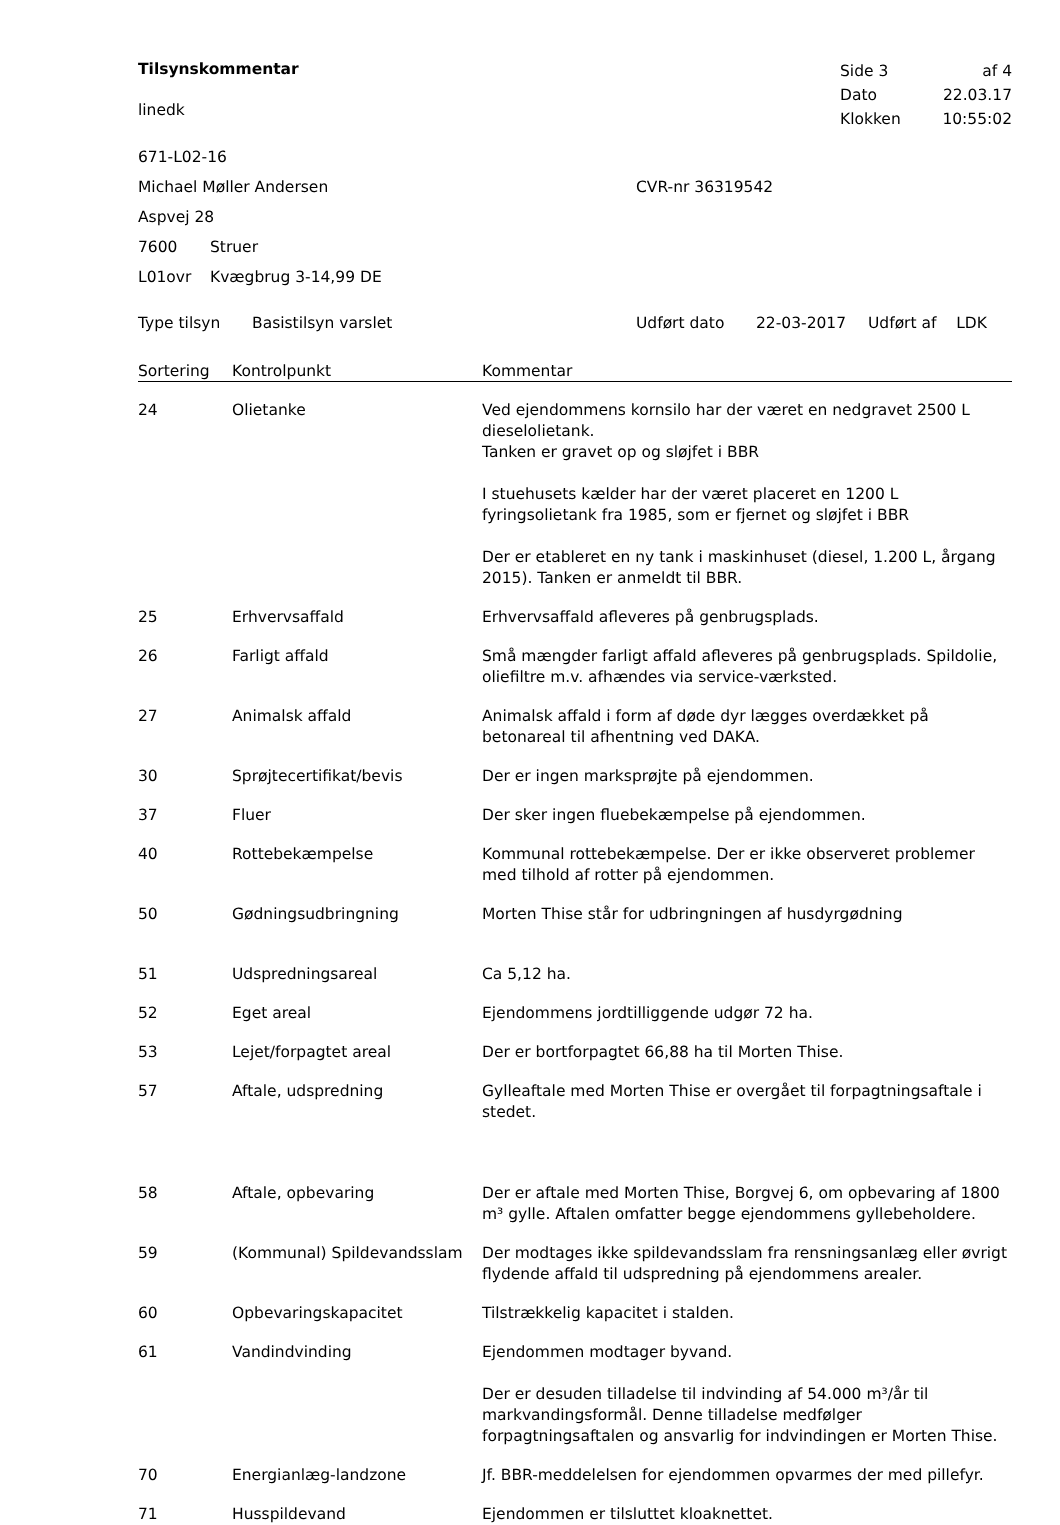Tilsynskommentar
linedk
| Side 3 | af 4 |
| Dato | 22.03.17 |
| Klokken | 10:55:02 |
671-L02-16
Michael Møller Andersen CVR-nr 36319542
Aspvej 28
7600 Struer
L01ovr Kvægbrug 3-14,99 DE
Type tilsyn Basistilsyn varslet Udført dato 22-03-2017 Udført af LDK
| Sortering | Kontrolpunkt | Kommentar |
| --- | --- | --- |
| 24 | Olietanke | Ved ejendommens kornsilo har der været en nedgravet 2500 L dieselolietank. Tanken er gravet op og sløjfet i BBR I stuehusets kælder har der været placeret en 1200 L fyringsolietank fra 1985, som er fjernet og sløjfet i BBR Der er etableret en ny tank i maskinhuset (diesel, 1.200 L, årgang 2015). Tanken er anmeldt til BBR. |
| 25 | Erhvervsaffald | Erhvervsaffald afleveres på genbrugsplads. |
| 26 | Farligt affald | Små mængder farligt affald afleveres på genbrugsplads. Spildolie, oliefiltre m.v. afhændes via service-værksted. |
| 27 | Animalsk affald | Animalsk affald i form af døde dyr lægges overdækket på betonareal til afhentning ved DAKA. |
| 30 | Sprøjtecertifikat/bevis | Der er ingen marksprøjte på ejendommen. |
| 37 | Fluer | Der sker ingen fluebekæmpelse på ejendommen. |
| 40 | Rottebekæmpelse | Kommunal rottebekæmpelse. Der er ikke observeret problemer med tilhold af rotter på ejendommen. |
| 50 | Gødningsudbringning | Morten Thise står for udbringningen af husdyrgødning |
| 51 | Udspredningsareal | Ca 5,12 ha. |
| 52 | Eget areal | Ejendommens jordtilliggende udgør 72 ha. |
| 53 | Lejet/forpagtet areal | Der er bortforpagtet 66,88 ha til Morten Thise. |
| 57 | Aftale, udspredning | Gylleaftale med Morten Thise er overgået til forpagtningsaftale i stedet. |
| 58 | Aftale, opbevaring | Der er aftale med Morten Thise, Borgvej 6, om opbevaring af 1800 m³ gylle. Aftalen omfatter begge ejendommens gyllebeholdere. |
| 59 | (Kommunal) Spildevandsslam | Der modtages ikke spildevandsslam fra rensningsanlæg eller øvrigt flydende affald til udspredning på ejendommens arealer. |
| 60 | Opbevaringskapacitet | Tilstrækkelig kapacitet i stalden. |
| 61 | Vandindvinding | Ejendommen modtager byvand. Der er desuden tilladelse til indvinding af 54.000 m³/år til markvandingsformål. Denne tilladelse medfølger forpagtningsaftalen og ansvarlig for indvindingen er Morten Thise. |
| 70 | Energianlæg-landzone | Jf. BBR-meddelelsen for ejendommen opvarmes der med pillefyr. |
| 71 | Husspildevand | Ejendommen er tilsluttet kloaknettet. |